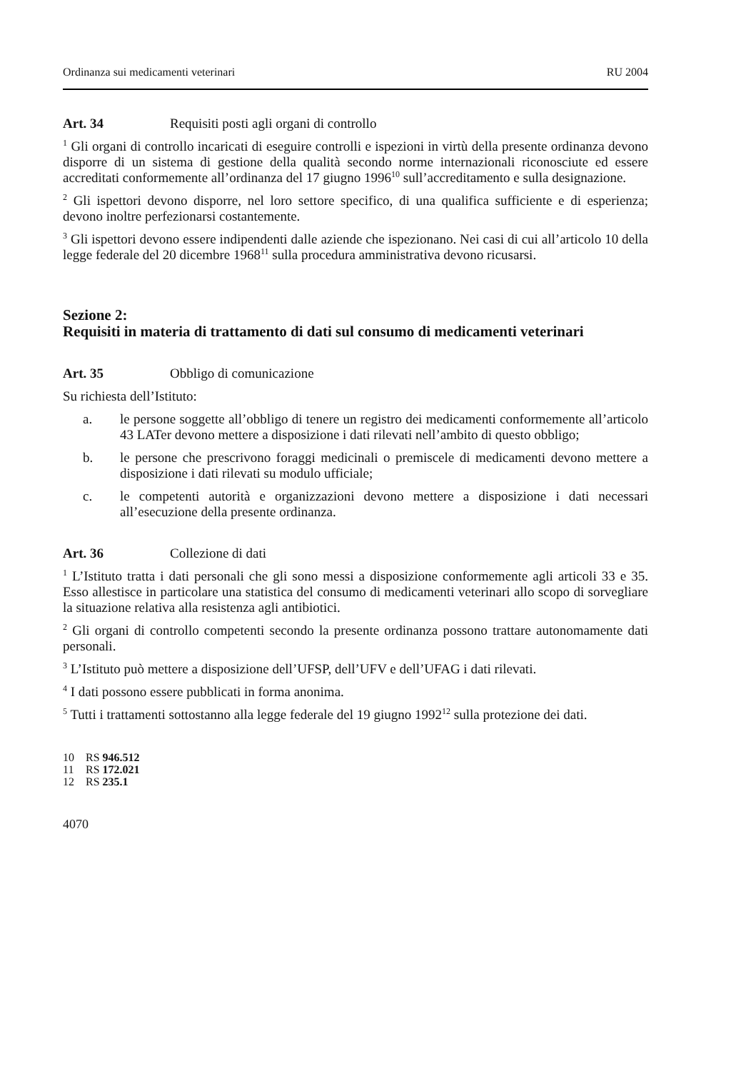Ordinanza sui medicamenti veterinari RU 2004
Art. 34 Requisiti posti agli organi di controllo
<sup>1</sup> Gli organi di controllo incaricati di eseguire controlli e ispezioni in virtù della presente ordinanza devono disporre di un sistema di gestione della qualità secondo norme internazionali riconosciute ed essere accreditati conformemente all’ordinanza del 17 giugno 1996<sup>10</sup> sull’accreditamento e sulla designazione.
<sup>2</sup> Gli ispettori devono disporre, nel loro settore specifico, di una qualifica sufficiente e di esperienza; devono inoltre perfezionarsi costantemente.
<sup>3</sup> Gli ispettori devono essere indipendenti dalle aziende che ispezionano. Nei casi di cui all’articolo 10 della legge federale del 20 dicembre 1968<sup>11</sup> sulla procedura amministrativa devono ricusarsi.
Sezione 2:
Requisiti in materia di trattamento di dati sul consumo di medicamenti veterinari
Art. 35 Obbligo di comunicazione
Su richiesta dell’Istituto:
a. le persone soggette all’obbligo di tenere un registro dei medicamenti conformemente all’articolo 43 LATer devono mettere a disposizione i dati rilevati nell’ambito di questo obbligo;
b. le persone che prescrivono foraggi medicinali o premiscele di medicamenti devono mettere a disposizione i dati rilevati su modulo ufficiale;
c. le competenti autorità e organizzazioni devono mettere a disposizione i dati necessari all’esecuzione della presente ordinanza.
Art. 36 Collezione di dati
<sup>1</sup> L’Istituto tratta i dati personali che gli sono messi a disposizione conformemente agli articoli 33 e 35. Esso allestisce in particolare una statistica del consumo di medicamenti veterinari allo scopo di sorvegliare la situazione relativa alla resistenza agli antibiotici.
<sup>2</sup> Gli organi di controllo competenti secondo la presente ordinanza possono trattare autonomamente dati personali.
<sup>3</sup> L’Istituto può mettere a disposizione dell’UFSP, dell’UFV e dell’UFAG i dati rilevati.
<sup>4</sup> I dati possono essere pubblicati in forma anonima.
<sup>5</sup> Tutti i trattamenti sottostanno alla legge federale del 19 giugno 1992<sup>12</sup> sulla protezione dei dati.
10 RS 946.512
11 RS 172.021
12 RS 235.1
4070